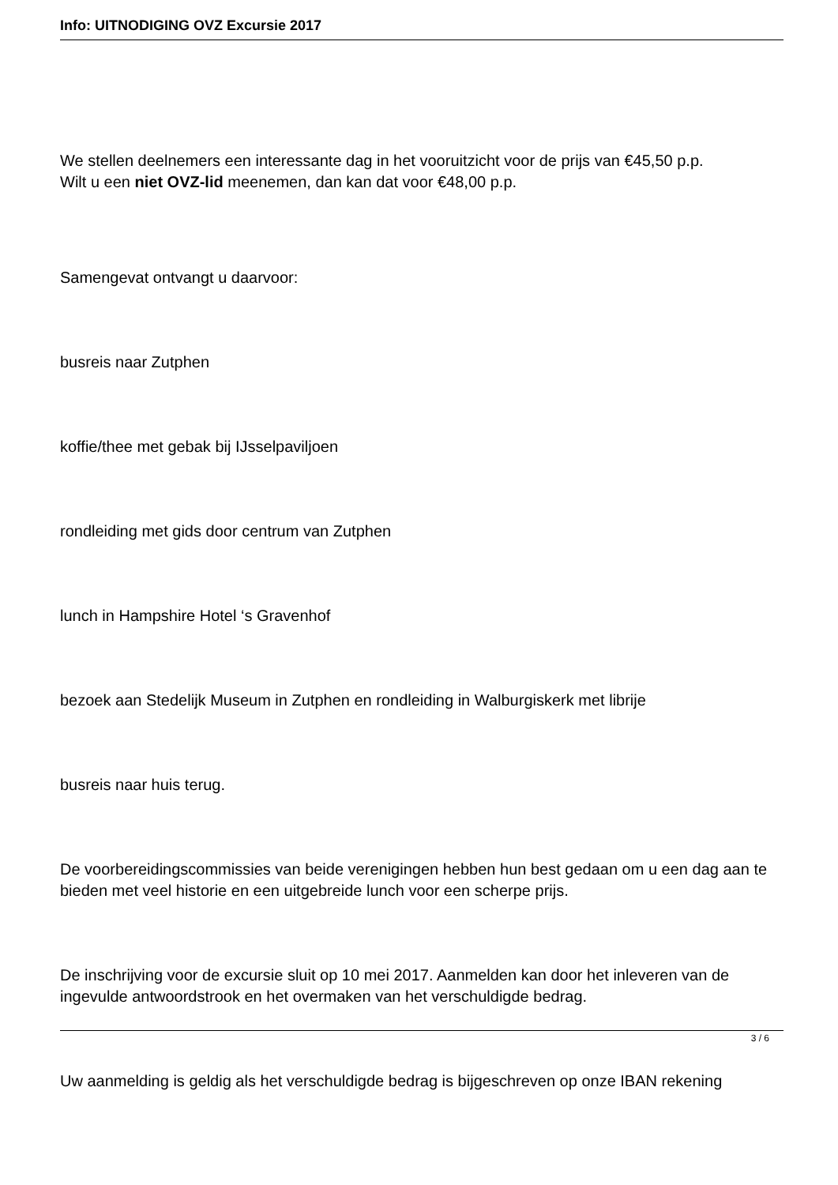Info: UITNODIGING OVZ Excursie 2017
We stellen deelnemers een interessante dag in het vooruitzicht voor de prijs van €45,50 p.p.
Wilt u een niet OVZ-lid meenemen, dan kan dat voor €48,00 p.p.
Samengevat ontvangt u daarvoor:
busreis naar Zutphen
koffie/thee met gebak bij IJsselpaviljoen
rondleiding met gids door centrum van Zutphen
lunch in Hampshire Hotel ‘s Gravenhof
bezoek aan Stedelijk Museum in Zutphen en rondleiding in Walburgiskerk met librije
busreis naar huis terug.
De voorbereidingscommissies van beide verenigingen hebben hun best gedaan om u een dag aan te bieden met veel historie en een uitgebreide lunch voor een scherpe prijs.
De inschrijving voor de excursie sluit op 10 mei 2017. Aanmelden kan door het inleveren van de ingevulde antwoordstrook en het overmaken van het verschuldigde bedrag.
Uw aanmelding is geldig als het verschuldigde bedrag is bijgeschreven op onze IBAN rekening
3 / 6